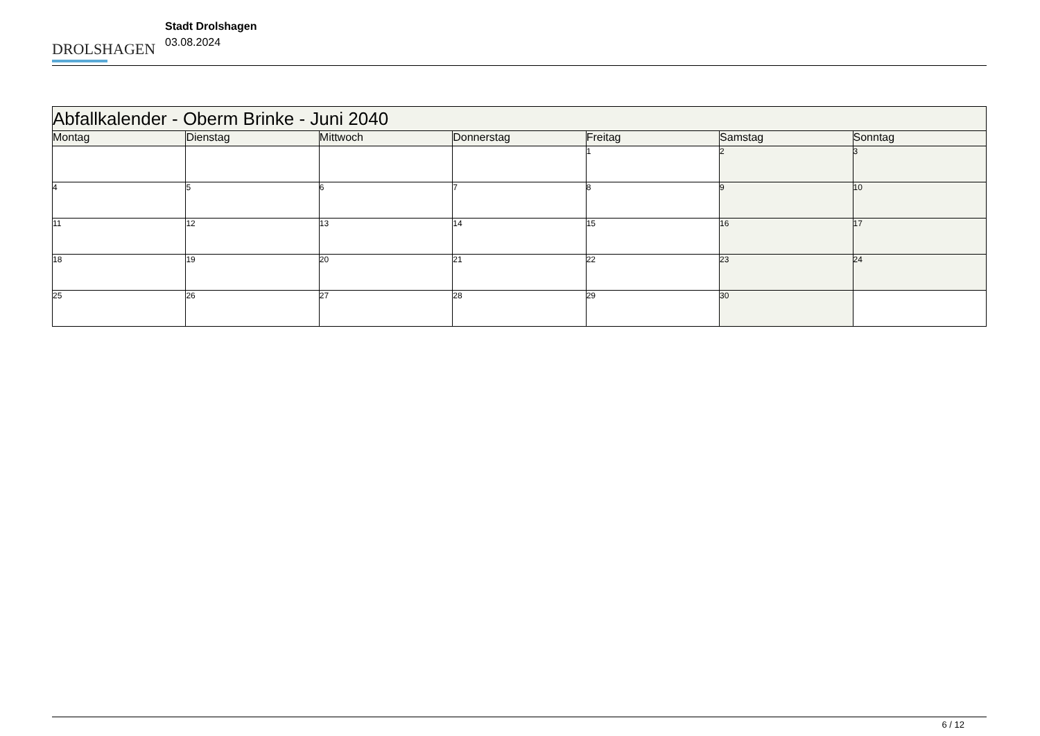DROLSHAGEN
Stadt Drolshagen
03.08.2024
| Abfallkalender - Oberm Brinke - Juni 2040 | | | | | | |
| Montag | Dienstag | Mittwoch | Donnerstag | Freitag | Samstag | Sonntag |
| | | | | 1 | 2 | 3 |
| 4 | 5 | 6 | 7 | 8 | 9 | 10 |
| 11 | 12 | 13 | 14 | 15 | 16 | 17 |
| 18 | 19 | 20 | 21 | 22 | 23 | 24 |
| 25 | 26 | 27 | 28 | 29 | 30 | |
6 / 12